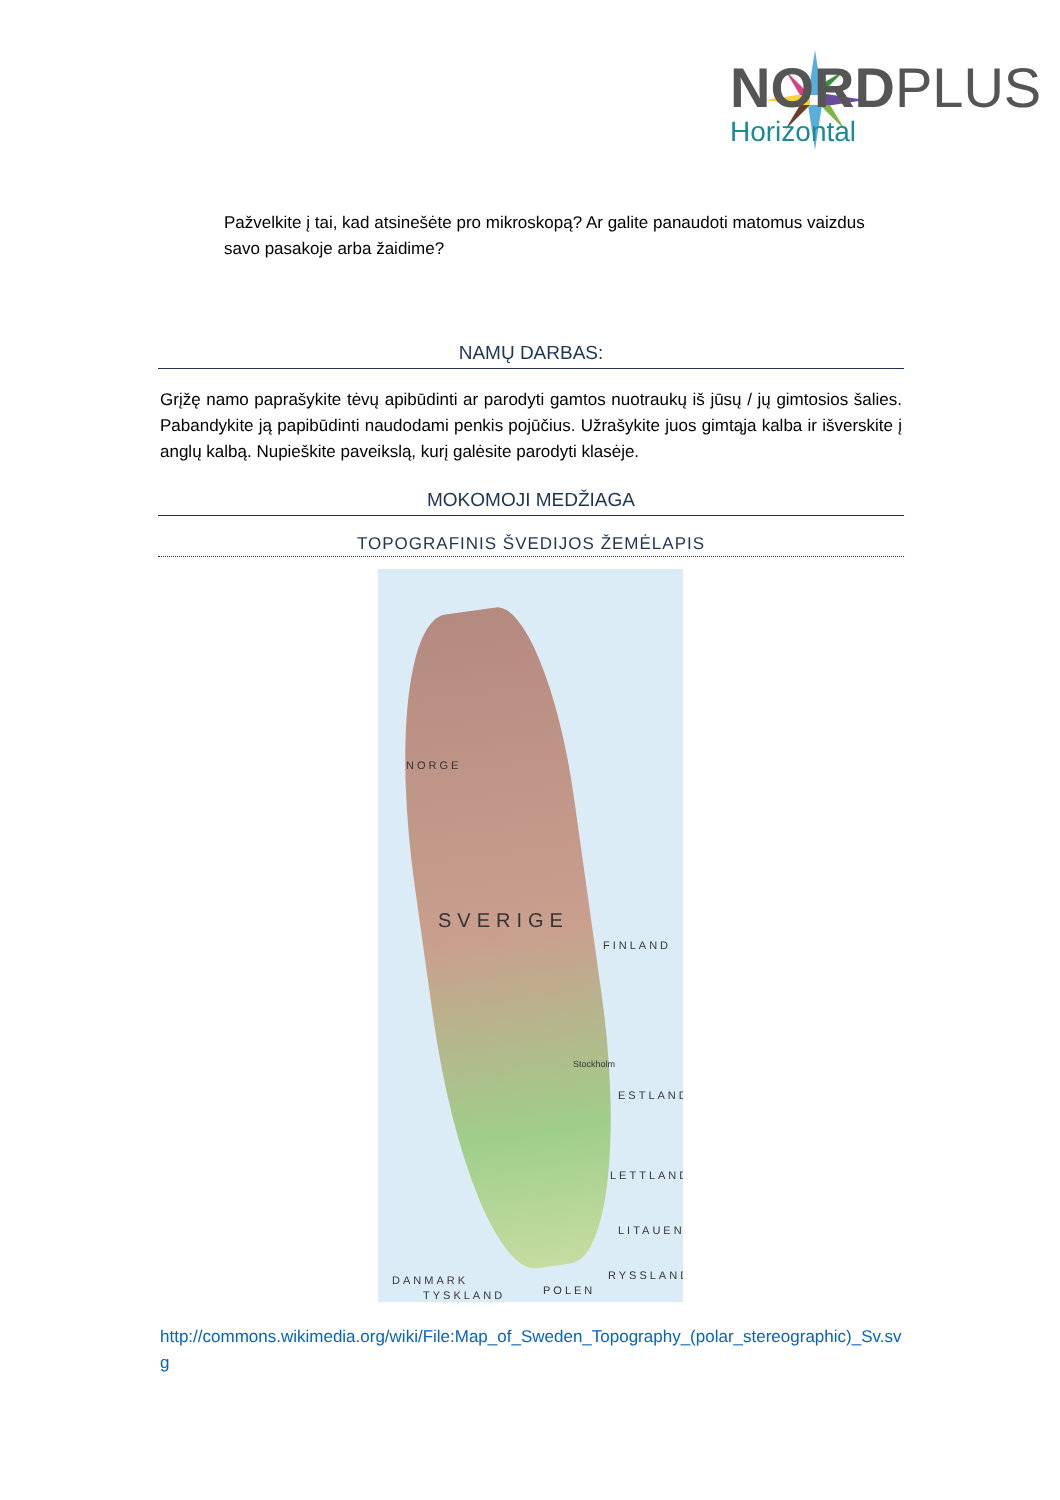NORDPLUS
Horizontal
Pažvelkite į tai, kad atsinešėte pro mikroskopą? Ar galite panaudoti matomus vaizdus savo pasakoje arba žaidime?
NAMŲ DARBAS:
Grįžę namo paprašykite tėvų apibūdinti ar parodyti gamtos nuotraukų iš jūsų / jų gimtosios šalies. Pabandykite ją papibūdinti naudodami penkis pojūčius. Užrašykite juos gimtąja kalba ir išverskite į anglų kalbą. Nupieškite paveikslą, kurį galėsite parodyti klasėje.
MOKOMOJI MEDŽIAGA
TOPOGRAFINIS ŠVEDIJOS ŽEMĖLAPIS
NORGE
SVERIGE
FINLAND
ESTLAND
LETTLAND
LITAUEN
RYSSLAND
DANMARK
POLEN
TYSKLAND
Stockholm
http://commons.wikimedia.org/wiki/File:Map_of_Sweden_Topography_(polar_stereographic)_Sv.svg